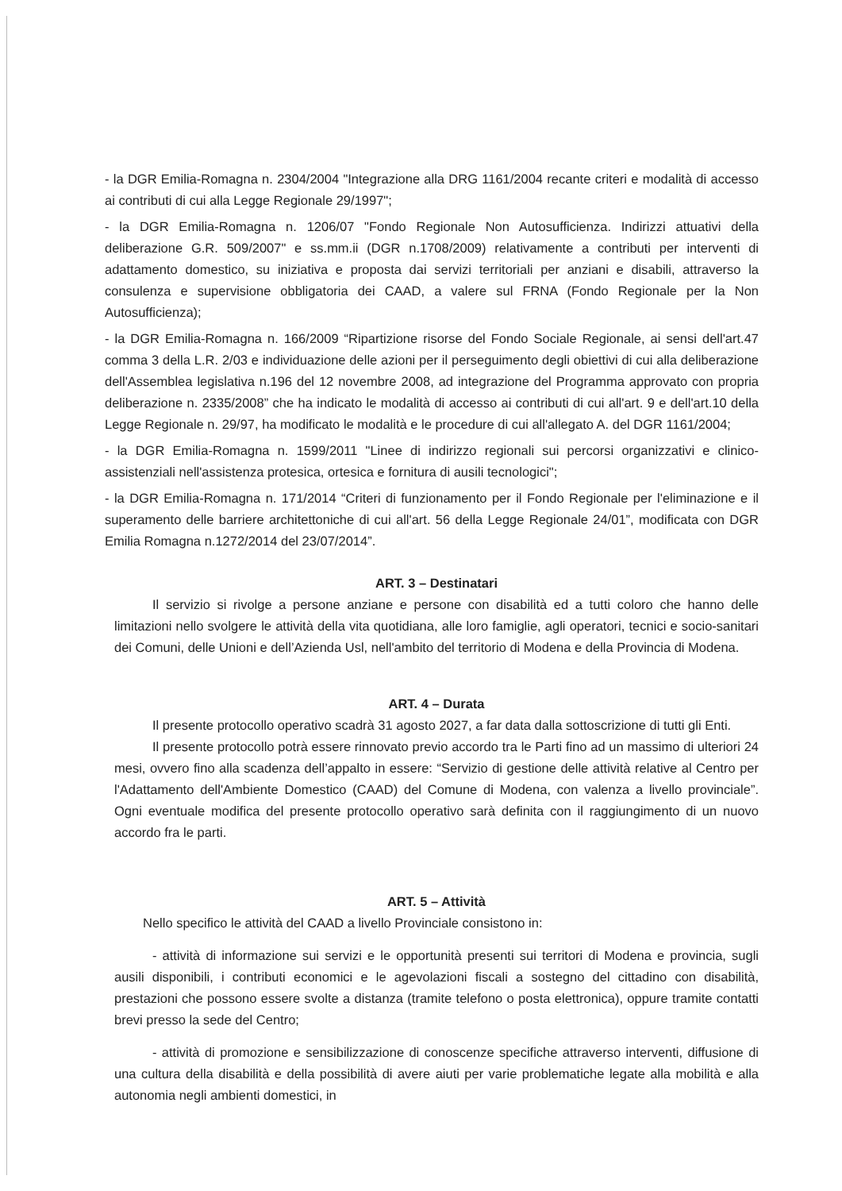- la DGR Emilia-Romagna n. 2304/2004 "Integrazione alla DRG 1161/2004 recante criteri e modalità di accesso ai contributi di cui alla Legge Regionale 29/1997";
- la DGR Emilia-Romagna n. 1206/07 "Fondo Regionale Non Autosufficienza. Indirizzi attuativi della deliberazione G.R. 509/2007" e ss.mm.ii (DGR n.1708/2009) relativamente a contributi per interventi di adattamento domestico, su iniziativa e proposta dai servizi territoriali per anziani e disabili, attraverso la consulenza e supervisione obbligatoria dei CAAD, a valere sul FRNA (Fondo Regionale per la Non Autosufficienza);
- la DGR Emilia-Romagna n. 166/2009 “Ripartizione risorse del Fondo Sociale Regionale, ai sensi dell'art.47 comma 3 della L.R. 2/03 e individuazione delle azioni per il perseguimento degli obiettivi di cui alla deliberazione dell'Assemblea legislativa n.196 del 12 novembre 2008, ad integrazione del Programma approvato con propria deliberazione n. 2335/2008” che ha indicato le modalità di accesso ai contributi di cui all'art. 9 e dell'art.10 della Legge Regionale n. 29/97, ha modificato le modalità e le procedure di cui all'allegato A. del DGR 1161/2004;
- la DGR Emilia-Romagna n. 1599/2011 "Linee di indirizzo regionali sui percorsi organizzativi e clinico-assistenziali nell'assistenza protesica, ortesica e fornitura di ausili tecnologici";
- la DGR Emilia-Romagna n. 171/2014 “Criteri di funzionamento per il Fondo Regionale per l'eliminazione e il superamento delle barriere architettoniche di cui all'art. 56 della Legge Regionale 24/01”, modificata con DGR Emilia Romagna n.1272/2014 del 23/07/2014”.
ART. 3 – Destinatari
Il servizio si rivolge a persone anziane e persone con disabilità ed a tutti coloro che hanno delle limitazioni nello svolgere le attività della vita quotidiana, alle loro famiglie, agli operatori, tecnici e socio-sanitari dei Comuni, delle Unioni e dell’Azienda Usl, nell'ambito del territorio di Modena e della Provincia di Modena.
ART. 4 – Durata
Il presente protocollo operativo scadrà 31 agosto 2027, a far data dalla sottoscrizione di tutti gli Enti.
Il presente protocollo potrà essere rinnovato previo accordo tra le Parti fino ad un massimo di ulteriori 24 mesi, ovvero fino alla scadenza dell’appalto in essere: “Servizio di gestione delle attività relative al Centro per l'Adattamento dell'Ambiente Domestico (CAAD) del Comune di Modena, con valenza a livello provinciale”. Ogni eventuale modifica del presente protocollo operativo sarà definita con il raggiungimento di un nuovo accordo fra le parti.
ART. 5 – Attività
Nello specifico le attività del CAAD a livello Provinciale consistono in:
- attività di informazione sui servizi e le opportunità presenti sui territori di Modena e provincia, sugli ausili disponibili, i contributi economici e le agevolazioni fiscali a sostegno del cittadino con disabilità, prestazioni che possono essere svolte a distanza (tramite telefono o posta elettronica), oppure tramite contatti brevi presso la sede del Centro;
- attività di promozione e sensibilizzazione di conoscenze specifiche attraverso interventi, diffusione di una cultura della disabilità e della possibilità di avere aiuti per varie problematiche legate alla mobilità e alla autonomia negli ambienti domestici, in